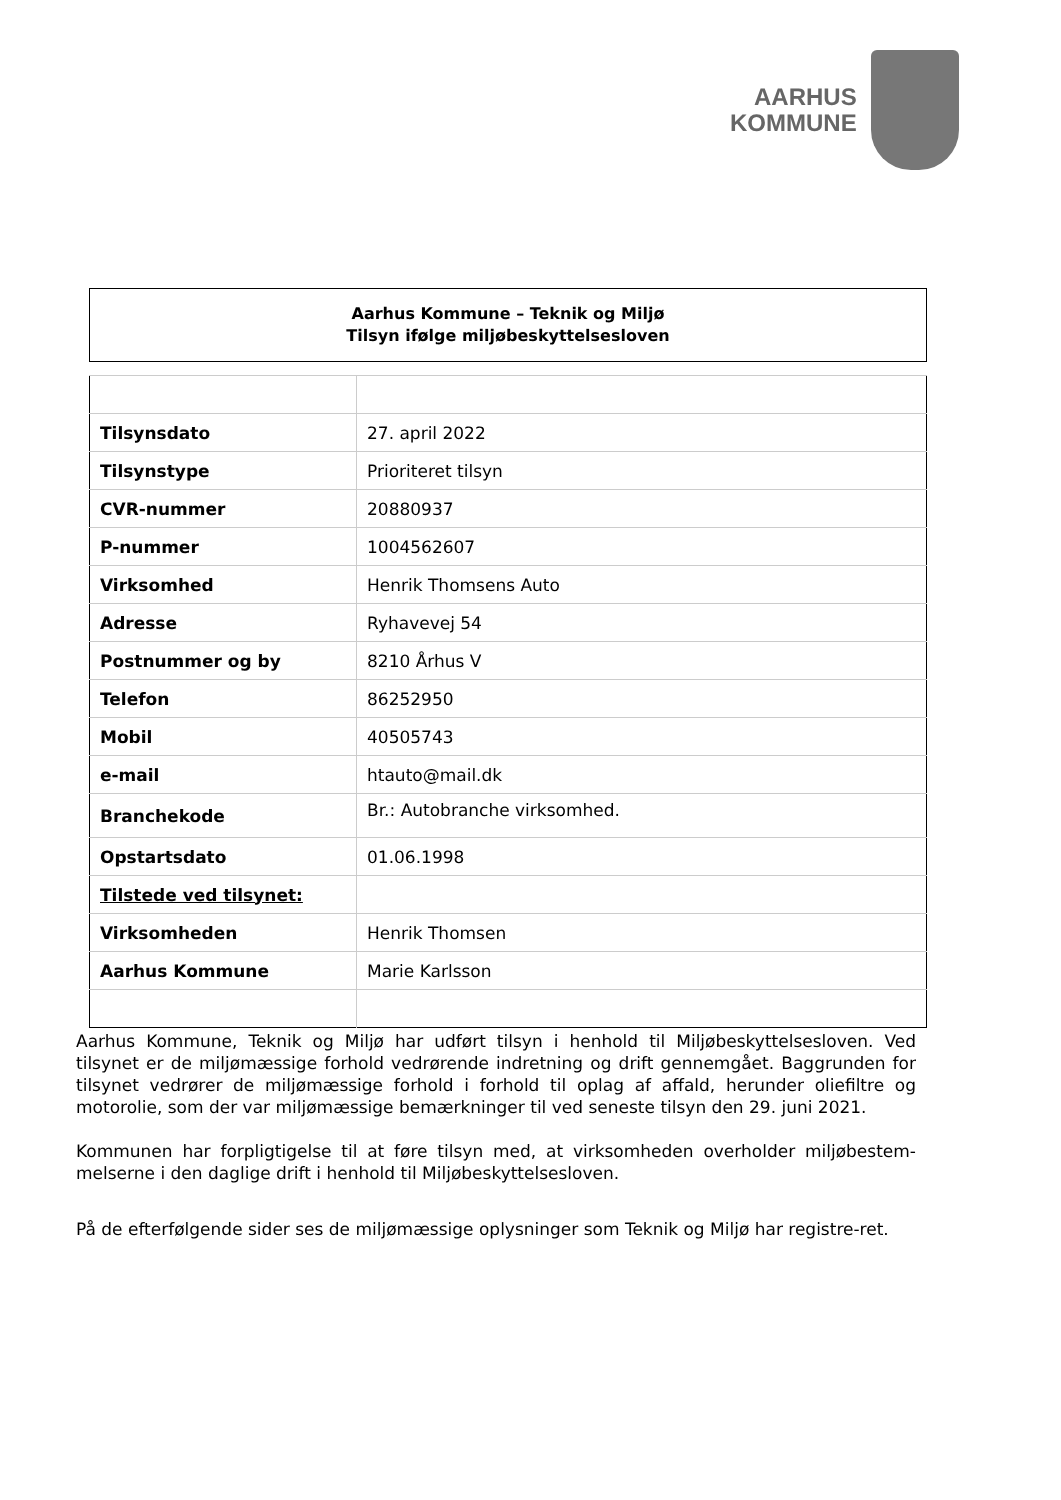AARHUS
KOMMUNE
Aarhus Kommune – Teknik og Miljø
Tilsyn ifølge miljøbeskyttelsesloven
| Tilsynsdato | 27. april 2022 |
| Tilsynstype | Prioriteret tilsyn |
| CVR-nummer | 20880937 |
| P-nummer | 1004562607 |
| Virksomhed | Henrik Thomsens Auto |
| Adresse | Ryhavevej 54 |
| Postnummer og by | 8210 Århus V |
| Telefon | 86252950 |
| Mobil | 40505743 |
| e-mail | htauto@mail.dk |
| Branchekode | Br.: Autobranche virksomhed. |
| Opstartsdato | 01.06.1998 |
| Tilstede ved tilsynet: | |
| Virksomheden | Henrik Thomsen |
| Aarhus Kommune | Marie Karlsson |
Aarhus Kommune, Teknik og Miljø har udført tilsyn i henhold til Miljøbeskyttelsesloven. Ved tilsynet er de miljømæssige forhold vedrørende indretning og drift gennemgået. Baggrunden for tilsynet vedrører de miljømæssige forhold i forhold til oplag af affald, herunder oliefiltre og motorolie, som der var miljømæssige bemærkninger til ved seneste tilsyn den 29. juni 2021.
Kommunen har forpligtigelse til at føre tilsyn med, at virksomheden overholder miljøbestem-melserne i den daglige drift i henhold til Miljøbeskyttelsesloven.
På de efterfølgende sider ses de miljømæssige oplysninger som Teknik og Miljø har registre-ret.